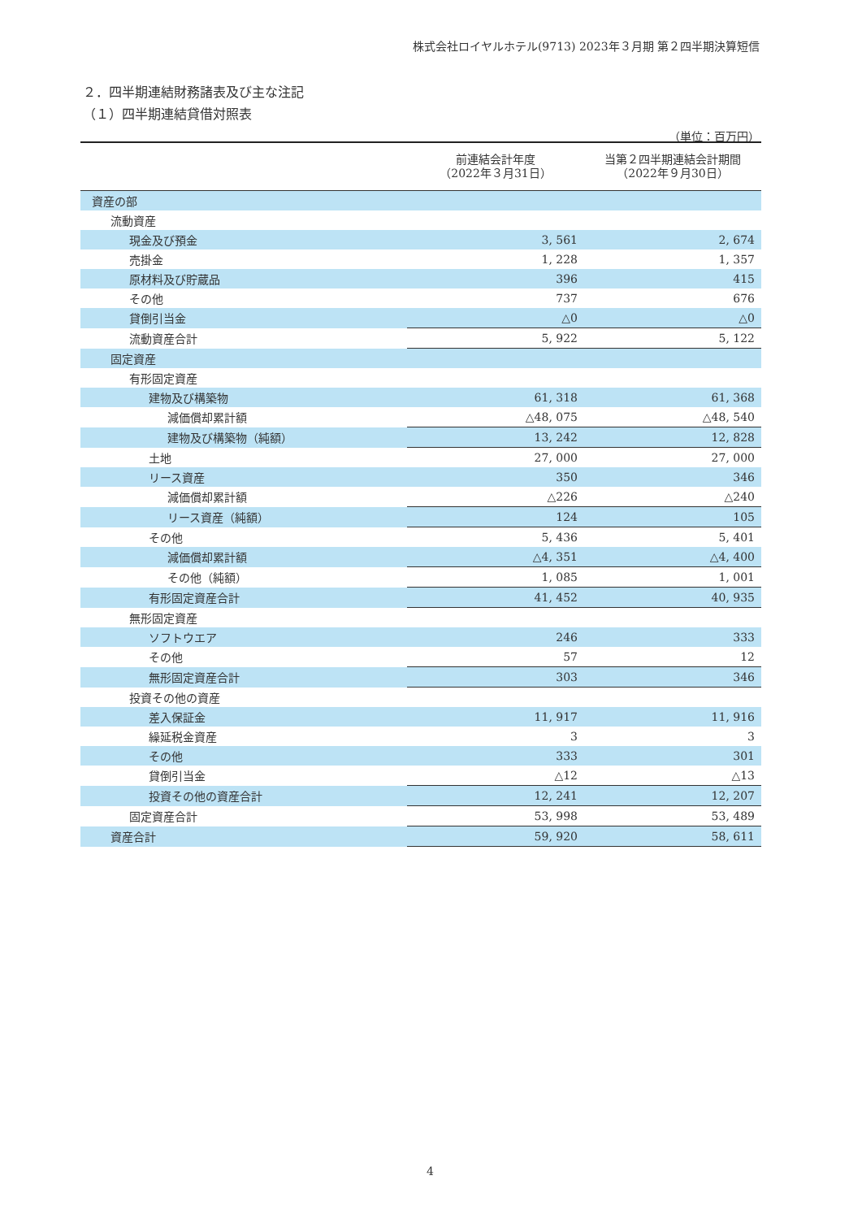株式会社ロイヤルホテル(9713) 2023年３月期 第２四半期決算短信
２．四半期連結財務諸表及び主な注記
（１）四半期連結貸借対照表
（単位：百万円）
| | 前連結会計年度 （2022年３月31日） | 当第２四半期連結会計期間 （2022年９月30日） |
| --- | --- | --- |
| 資産の部 | | |
| 流動資産 | | |
| 現金及び預金 | 3, 561 | 2, 674 |
| 売掛金 | 1, 228 | 1, 357 |
| 原材料及び貯蔵品 | 396 | 415 |
| その他 | 737 | 676 |
| 貸倒引当金 | △0 | △0 |
| 流動資産合計 | 5, 922 | 5, 122 |
| 固定資産 | | |
| 有形固定資産 | | |
| 建物及び構築物 | 61, 318 | 61, 368 |
| 減価償却累計額 | △48, 075 | △48, 540 |
| 建物及び構築物（純額） | 13, 242 | 12, 828 |
| 土地 | 27, 000 | 27, 000 |
| リース資産 | 350 | 346 |
| 減価償却累計額 | △226 | △240 |
| リース資産（純額） | 124 | 105 |
| その他 | 5, 436 | 5, 401 |
| 減価償却累計額 | △4, 351 | △4, 400 |
| その他（純額） | 1, 085 | 1, 001 |
| 有形固定資産合計 | 41, 452 | 40, 935 |
| 無形固定資産 | | |
| ソフトウエア | 246 | 333 |
| その他 | 57 | 12 |
| 無形固定資産合計 | 303 | 346 |
| 投資その他の資産 | | |
| 差入保証金 | 11, 917 | 11, 916 |
| 繰延税金資産 | 3 | 3 |
| その他 | 333 | 301 |
| 貸倒引当金 | △12 | △13 |
| 投資その他の資産合計 | 12, 241 | 12, 207 |
| 固定資産合計 | 53, 998 | 53, 489 |
| 資産合計 | 59, 920 | 58, 611 |
4